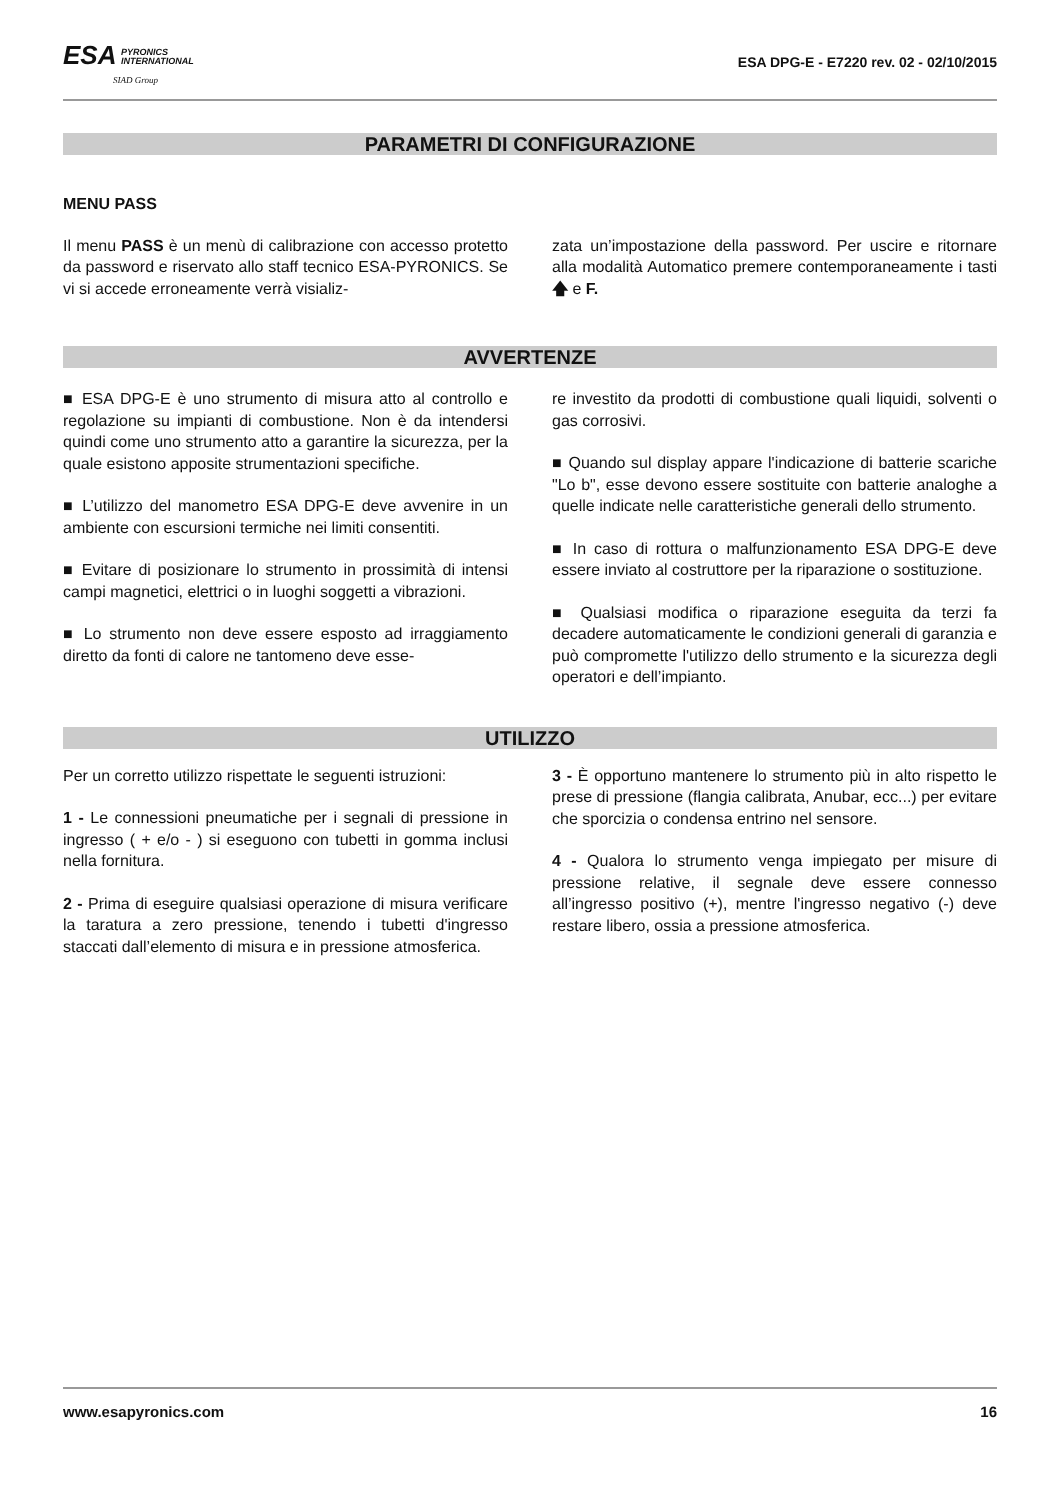ESA PYRONICS
INTERNATIONAL
SIAD Group
ESA DPG-E - E7220 rev. 02 - 02/10/2015
PARAMETRI DI CONFIGURAZIONE
MENU PASS
Il menu PASS è un menù di calibrazione con accesso protetto da password e riservato allo staff tecnico ESA-PYRONICS. Se vi si accede erroneamente verrà visializ-
zata un’impostazione della password. Per uscire e ritornare alla modalità Automatico premere contemporaneamente i tasti 🡅 e F.
AVVERTENZE
■ ESA DPG-E è uno strumento di misura atto al controllo e regolazione su impianti di combustione. Non è da intendersi quindi come uno strumento atto a garantire la sicurezza, per la quale esistono apposite strumentazioni specifiche.
■ L’utilizzo del manometro ESA DPG-E deve avvenire in un ambiente con escursioni termiche nei limiti consentiti.
■ Evitare di posizionare lo strumento in prossimità di intensi campi magnetici, elettrici o in luoghi soggetti a vibrazioni.
■ Lo strumento non deve essere esposto ad irraggiamento diretto da fonti di calore ne tantomeno deve esse-
re investito da prodotti di combustione quali liquidi, solventi o gas corrosivi.
■ Quando sul display appare l'indicazione di batterie scariche "Lo b", esse devono essere sostituite con batterie analoghe a quelle indicate nelle caratteristiche generali dello strumento.
■ In caso di rottura o malfunzionamento ESA DPG-E deve essere inviato al costruttore per la riparazione o sostituzione.
■ Qualsiasi modifica o riparazione eseguita da terzi fa decadere automaticamente le condizioni generali di garanzia e può compromette l'utilizzo dello strumento e la sicurezza degli operatori e dell’impianto.
UTILIZZO
Per un corretto utilizzo rispettate le seguenti istruzioni:
1 - Le connessioni pneumatiche per i segnali di pressione in ingresso ( + e/o - ) si eseguono con tubetti in gomma inclusi nella fornitura.
2 - Prima di eseguire qualsiasi operazione di misura verificare la taratura a zero pressione, tenendo i tubetti d'ingresso staccati dall’elemento di misura e in pressione atmosferica.
3 - È opportuno mantenere lo strumento più in alto rispetto le prese di pressione (flangia calibrata, Anubar, ecc...) per evitare che sporcizia o condensa entrino nel sensore.
4 - Qualora lo strumento venga impiegato per misure di pressione relative, il segnale deve essere connesso all’ingresso positivo (+), mentre l'ingresso negativo (-) deve restare libero, ossia a pressione atmosferica.
www.esapyronics.com 16